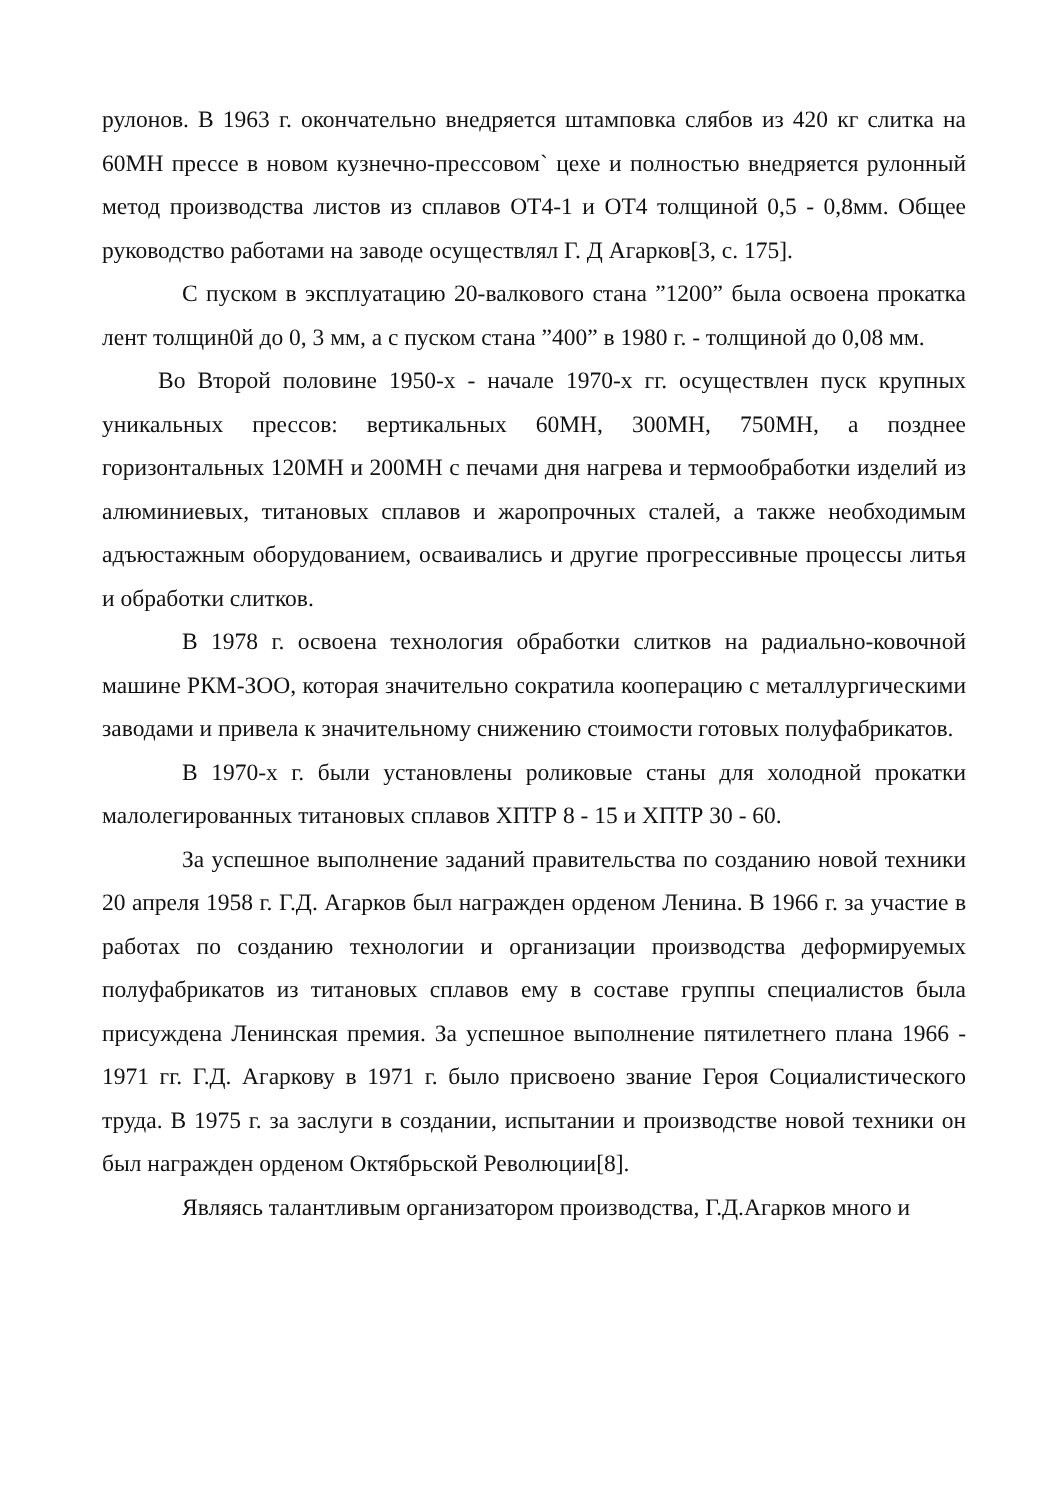рулонов. В 1963 г. окончательно внедряется штамповка слябов из 420 кг слитка на 60МН прессе в новом кузнечно-прессовом` цехе и полностью внедряется рулонный метод производства листов из сплавов ОТ4-1 и ОТ4 толщиной 0,5 - 0,8мм. Общее руководство работами на заводе осуществлял Г. Д Агарков[3, с. 175].
С пуском в эксплуатацию 20-валкового стана ”1200” была освоена прокатка лент толщин0й до 0, 3 мм, а с пуском стана ”400” в 1980 г. - толщиной до 0,08 мм.
Во Второй половине 1950-х - начале 1970-х гг. осуществлен пуск крупных уникальных прессов: вертикальных 60МН, 300МН, 750МН, а позднее горизонтальных 120МН и 200МН с печами дня нагрева и термообработки изделий из алюминиевых, титановых сплавов и жаропрочных сталей, а также необходимым адъюстажным оборудованием, осваивались и другие прогрессивные процессы литья и обработки слитков.
В 1978 г. освоена технология обработки слитков на радиально-ковочной машине РКМ-ЗОО, которая значительно сократила кооперацию с металлургическими заводами и привела к значительному снижению стоимости готовых полуфабрикатов.
В 1970-х г. были установлены роликовые станы для холодной прокатки малолегированных титановых сплавов ХПТР 8 - 15 и ХПТР 30 - 60.
За успешное выполнение заданий правительства по созданию новой техники 20 апреля 1958 г. Г.Д. Агарков был награжден орденом Ленина. В 1966 г. за участие в работах по созданию технологии и организации производства деформируемых полуфабрикатов из титановых сплавов ему в составе группы специалистов была присуждена Ленинская премия. За успешное выполнение пятилетнего плана 1966 - 1971 гг. Г.Д. Агаркову в 1971 г. было присвоено звание Героя Социалистического труда. В 1975 г. за заслуги в создании, испытании и производстве новой техники он был награжден орденом Октябрьской Революции[8].
Являясь талантливым организатором производства, Г.Д.Агарков много и